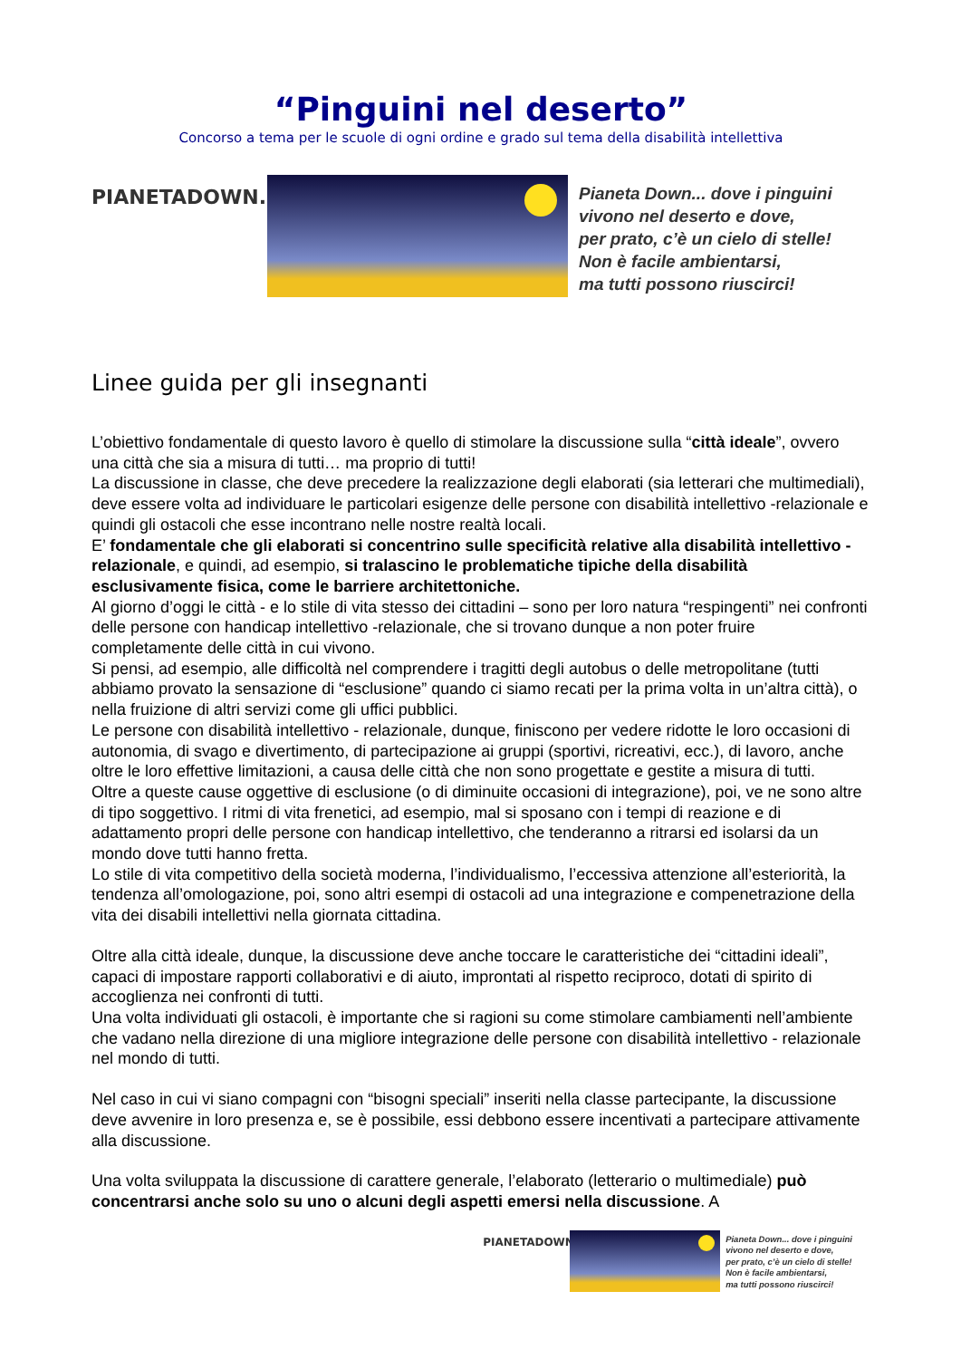“Pinguini nel deserto”
Concorso a tema per le scuole di ogni ordine e grado sul tema della disabilità intellettiva
PIANETADOWN.ORG
Pianeta Down... dove i pinguini
vivono nel deserto e dove,
per prato, c’è un cielo di stelle!
Non è facile ambientarsi,
ma tutti possono riuscirci!
Linee guida per gli insegnanti
L’obiettivo fondamentale di questo lavoro è quello di stimolare la discussione sulla “città ideale”, ovvero una città che sia a misura di tutti… ma proprio di tutti!
La discussione in classe, che deve precedere la realizzazione degli elaborati (sia letterari che multimediali), deve essere volta ad individuare le particolari esigenze delle persone con disabilità intellettivo -relazionale e quindi gli ostacoli che esse incontrano nelle nostre realtà locali.
E’ fondamentale che gli elaborati si concentrino sulle specificità relative alla disabilità intellettivo -relazionale, e quindi, ad esempio, si tralascino le problematiche tipiche della disabilità esclusivamente fisica, come le barriere architettoniche.
Al giorno d’oggi le città - e lo stile di vita stesso dei cittadini – sono per loro natura “respingenti” nei confronti delle persone con handicap intellettivo -relazionale, che si trovano dunque a non poter fruire completamente delle città in cui vivono.
Si pensi, ad esempio, alle difficoltà nel comprendere i tragitti degli autobus o delle metropolitane (tutti abbiamo provato la sensazione di “esclusione” quando ci siamo recati per la prima volta in un’altra città), o nella fruizione di altri servizi come gli uffici pubblici.
Le persone con disabilità intellettivo - relazionale, dunque, finiscono per vedere ridotte le loro occasioni di autonomia, di svago e divertimento, di partecipazione ai gruppi (sportivi, ricreativi, ecc.), di lavoro, anche oltre le loro effettive limitazioni, a causa delle città che non sono progettate e gestite a misura di tutti.
Oltre a queste cause oggettive di esclusione (o di diminuite occasioni di integrazione), poi, ve ne sono altre di tipo soggettivo. I ritmi di vita frenetici, ad esempio, mal si sposano con i tempi di reazione e di adattamento propri delle persone con handicap intellettivo, che tenderanno a ritrarsi ed isolarsi da un mondo dove tutti hanno fretta.
Lo stile di vita competitivo della società moderna, l’individualismo, l’eccessiva attenzione all’esteriorità, la tendenza all’omologazione, poi, sono altri esempi di ostacoli ad una integrazione e compenetrazione della vita dei disabili intellettivi nella giornata cittadina.
Oltre alla città ideale, dunque, la discussione deve anche toccare le caratteristiche dei “cittadini ideali”, capaci di impostare rapporti collaborativi e di aiuto, improntati al rispetto reciproco, dotati di spirito di accoglienza nei confronti di tutti.
Una volta individuati gli ostacoli, è importante che si ragioni su come stimolare cambiamenti nell’ambiente che vadano nella direzione di una migliore integrazione delle persone con disabilità intellettivo - relazionale nel mondo di tutti.
Nel caso in cui vi siano compagni con “bisogni speciali” inseriti nella classe partecipante, la discussione deve avvenire in loro presenza e, se è possibile, essi debbono essere incentivati a partecipare attivamente alla discussione.
Una volta sviluppata la discussione di carattere generale, l’elaborato (letterario o multimediale) può concentrarsi anche solo su uno o alcuni degli aspetti emersi nella discussione. A
PIANETADOWN.ORG
Pianeta Down... dove i pinguini
vivono nel deserto e dove,
per prato, c’è un cielo di stelle!
Non è facile ambientarsi,
ma tutti possono riuscirci!